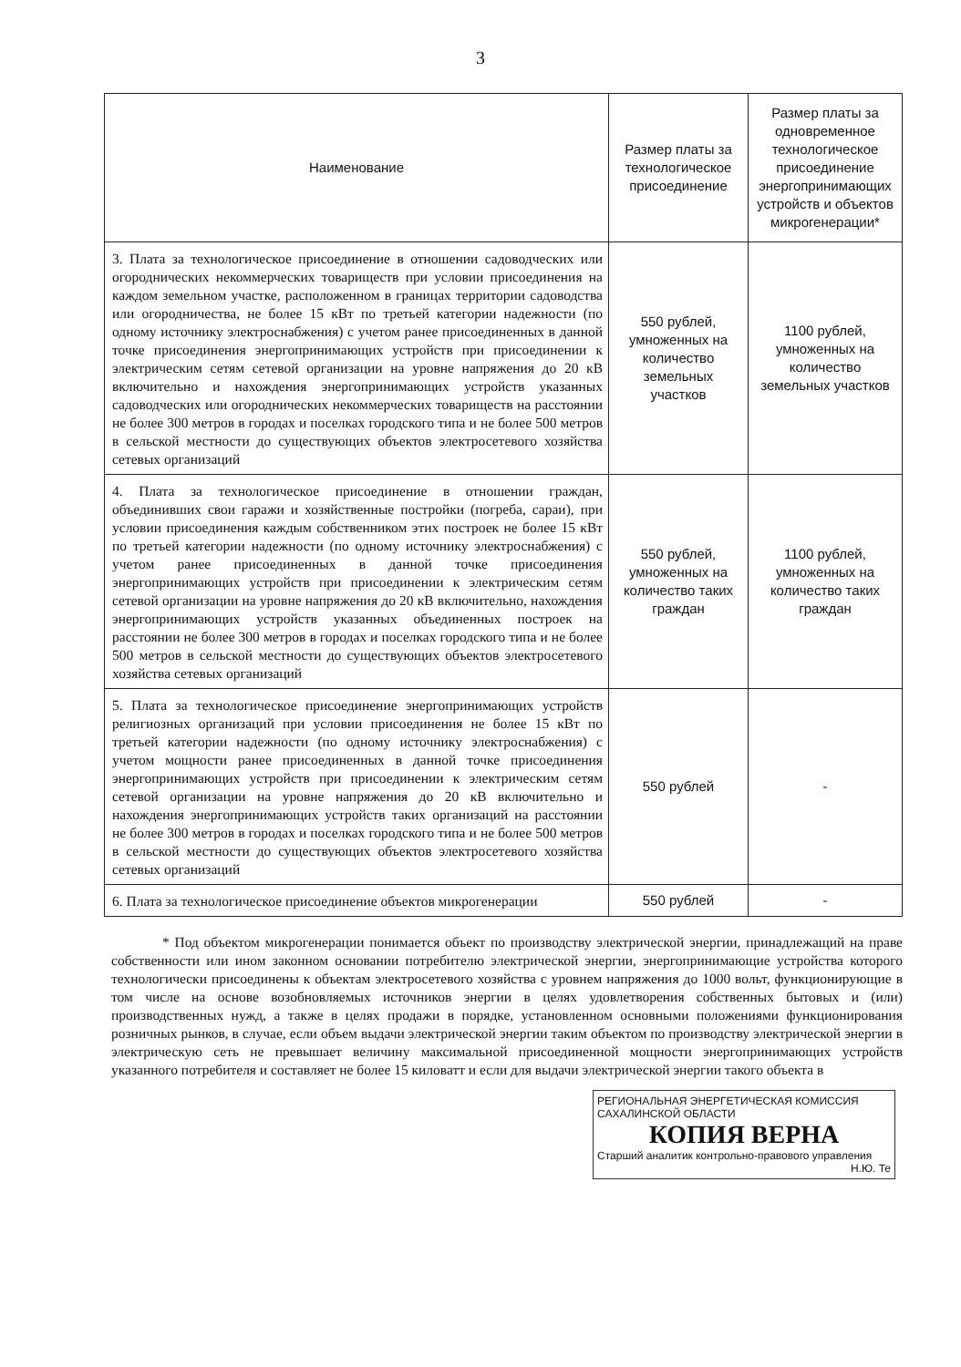3
| Наименование | Размер платы за технологическое присоединение | Размер платы за одновременное технологическое присоединение энергопринимающих устройств и объектов микрогенерации* |
| --- | --- | --- |
| 3. Плата за технологическое присоединение в отношении садоводческих или огороднических некоммерческих товариществ при условии присоединения на каждом земельном участке, расположенном в границах территории садоводства или огородничества, не более 15 кВт по третьей категории надежности (по одному источнику электроснабжения) с учетом ранее присоединенных в данной точке присоединения энергопринимающих устройств при присоединении к электрическим сетям сетевой организации на уровне напряжения до 20 кВ включительно и нахождения энергопринимающих устройств указанных садоводческих или огороднических некоммерческих товариществ на расстоянии не более 300 метров в городах и поселках городского типа и не более 500 метров в сельской местности до существующих объектов электросетевого хозяйства сетевых организаций | 550 рублей, умноженных на количество земельных участков | 1100 рублей, умноженных на количество земельных участков |
| 4. Плата за технологическое присоединение в отношении граждан, объединивших свои гаражи и хозяйственные постройки (погреба, сараи), при условии присоединения каждым собственником этих построек не более 15 кВт по третьей категории надежности (по одному источнику электроснабжения) с учетом ранее присоединенных в данной точке присоединения энергопринимающих устройств при присоединении к электрическим сетям сетевой организации на уровне напряжения до 20 кВ включительно, нахождения энергопринимающих устройств указанных объединенных построек на расстоянии не более 300 метров в городах и поселках городского типа и не более 500 метров в сельской местности до существующих объектов электросетевого хозяйства сетевых организаций | 550 рублей, умноженных на количество таких граждан | 1100 рублей, умноженных на количество таких граждан |
| 5. Плата за технологическое присоединение энергопринимающих устройств религиозных организаций при условии присоединения не более 15 кВт по третьей категории надежности (по одному источнику электроснабжения) с учетом мощности ранее присоединенных в данной точке присоединения энергопринимающих устройств при присоединении к электрическим сетям сетевой организации на уровне напряжения до 20 кВ включительно и нахождения энергопринимающих устройств таких организаций на расстоянии не более 300 метров в городах и поселках городского типа и не более 500 метров в сельской местности до существующих объектов электросетевого хозяйства сетевых организаций | 550 рублей | - |
| 6. Плата за технологическое присоединение объектов микрогенерации | 550 рублей | - |
* Под объектом микрогенерации понимается объект по производству электрической энергии, принадлежащий на праве собственности или ином законном основании потребителю электрической энергии, энергопринимающие устройства которого технологически присоединены к объектам электросетевого хозяйства с уровнем напряжения до 1000 вольт, функционирующие в том числе на основе возобновляемых источников энергии в целях удовлетворения собственных бытовых и (или) производственных нужд, а также в целях продажи в порядке, установленном основными положениями функционирования розничных рынков, в случае, если объем выдачи электрической энергии таким объектом по производству электрической энергии в электрическую сеть не превышает величину максимальной присоединенной мощности энергопринимающих устройств указанного потребителя и составляет не более 15 киловатт и если для выдачи электрической энергии такого объекта в
РЕГИОНАЛЬНАЯ ЭНЕРГЕТИЧЕСКАЯ КОМИССИЯ САХАЛИНСКОЙ ОБЛАСТИ
КОПИЯ ВЕРНА
Старший аналитик контрольно-правового управления
Н.Ю. Те